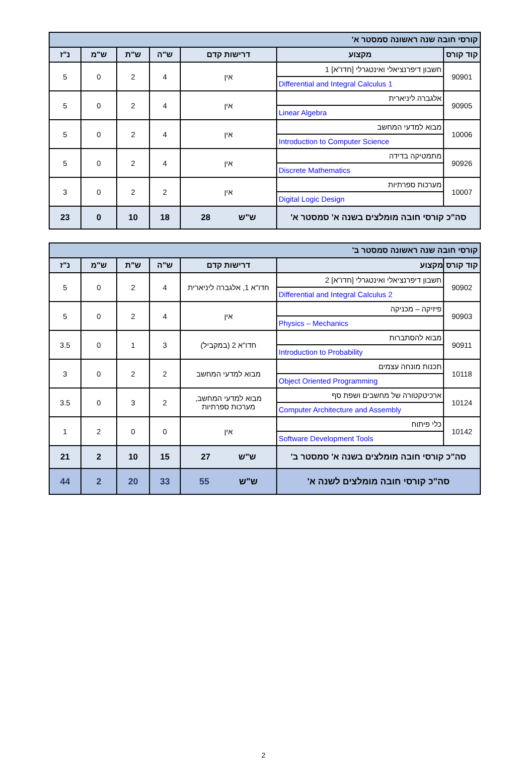| קורסי חובה שנה ראשונה סמסטר א' | | | | | | |
| קוד קורס | מקצוע | דרישות קדם | ש"ה | ש"ת | ש"מ | נ"ז |
| 90901 | חשבון דיפרנציאלי ואינטגרלי [חדו"א] 1 Differential and Integral Calculus 1 | אין | 4 | 2 | 0 | 5 |
| 90905 | אלגברה ליניארית Linear Algebra | אין | 4 | 2 | 0 | 5 |
| 10006 | מבוא למדעי המחשב Introduction to Computer Science | אין | 4 | 2 | 0 | 5 |
| 90926 | מתמטיקה בדידה Discrete Mathematics | אין | 4 | 2 | 0 | 5 |
| 10007 | מערכות ספרתיות Digital Logic Design | אין | 2 | 2 | 0 | 3 |
| סה"כ קורסי חובה מומלצים בשנה א' סמסטר א' | | ש"ש 28 | 18 | 10 | 0 | 23 |
| קורסי חובה שנה ראשונה סמסטר ב' | | | | | | |
| קוד קורס | מקצוע | דרישות קדם | ש"ה | ש"ת | ש"מ | נ"ז |
| 90902 | חשבון דיפרנציאלי ואינטגרלי [חדו"א] 2 Differential and Integral Calculus 2 | חדו"א 1, אלגברה ליניארית | 4 | 2 | 0 | 5 |
| 90903 | פיזיקה – מכניקה Physics – Mechanics | אין | 4 | 2 | 0 | 5 |
| 90911 | מבוא להסתברות Introduction to Probability | חדו"א 2 (במקביל) | 3 | 1 | 0 | 3.5 |
| 10118 | תכנות מונחה עצמים Object Oriented Programming | מבוא למדעי המחשב | 2 | 2 | 0 | 3 |
| 10124 | ארכיטקטורה של מחשבים ושפת סף Computer Architecture and Assembly | מבוא למדעי המחשב, מערכות ספרתיות | 2 | 3 | 0 | 3.5 |
| 10142 | כלי פיתוח Software Development Tools | אין | 0 | 0 | 2 | 1 |
| סה"כ קורסי חובה מומלצים בשנה א' סמסטר ב' | | ש"ש 27 | 15 | 10 | 2 | 21 |
| סה"כ קורסי חובה מומלצים לשנה א' | | ש"ש 55 | 33 | 20 | 2 | 44 |
2